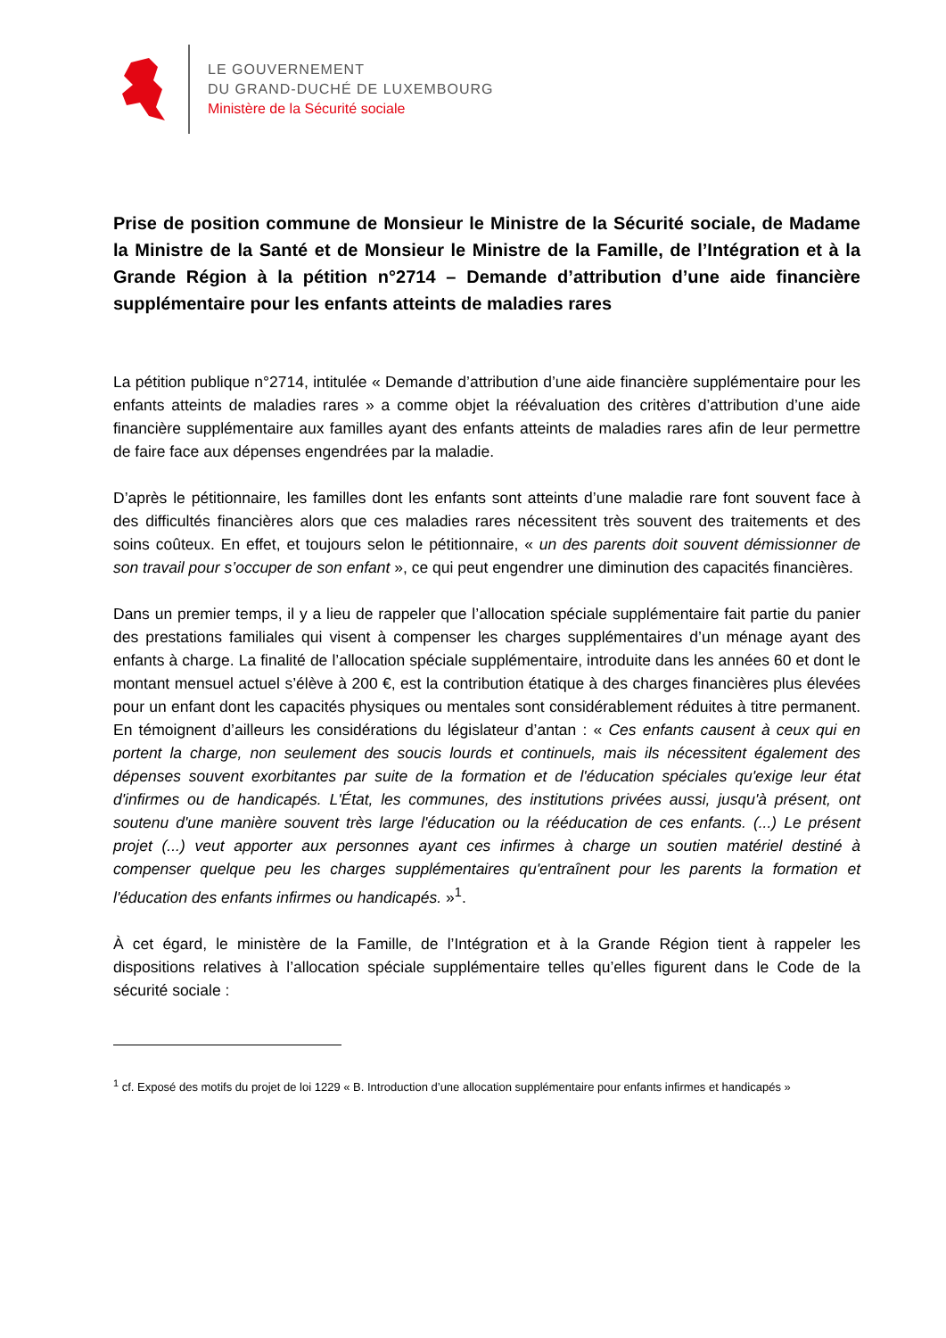LE GOUVERNEMENT
DU GRAND-DUCHÉ DE LUXEMBOURG
Ministère de la Sécurité sociale
Prise de position commune de Monsieur le Ministre de la Sécurité sociale, de Madame la Ministre de la Santé et de Monsieur le Ministre de la Famille, de l’Intégration et à la Grande Région à la pétition n°2714 – Demande d’attribution d’une aide financière supplémentaire pour les enfants atteints de maladies rares
La pétition publique n°2714, intitulée « Demande d’attribution d’une aide financière supplémentaire pour les enfants atteints de maladies rares » a comme objet la réévaluation des critères d’attribution d’une aide financière supplémentaire aux familles ayant des enfants atteints de maladies rares afin de leur permettre de faire face aux dépenses engendrées par la maladie.
D’après le pétitionnaire, les familles dont les enfants sont atteints d’une maladie rare font souvent face à des difficultés financières alors que ces maladies rares nécessitent très souvent des traitements et des soins coûteux. En effet, et toujours selon le pétitionnaire, « un des parents doit souvent démissionner de son travail pour s’occuper de son enfant », ce qui peut engendrer une diminution des capacités financières.
Dans un premier temps, il y a lieu de rappeler que l’allocation spéciale supplémentaire fait partie du panier des prestations familiales qui visent à compenser les charges supplémentaires d’un ménage ayant des enfants à charge. La finalité de l’allocation spéciale supplémentaire, introduite dans les années 60 et dont le montant mensuel actuel s’élève à 200 €, est la contribution étatique à des charges financières plus élevées pour un enfant dont les capacités physiques ou mentales sont considérablement réduites à titre permanent. En témoignent d’ailleurs les considérations du législateur d’antan : « Ces enfants causent à ceux qui en portent la charge, non seulement des soucis lourds et continuels, mais ils nécessitent également des dépenses souvent exorbitantes par suite de la formation et de l'éducation spéciales qu'exige leur état d'infirmes ou de handicapés. L'État, les communes, des institutions privées aussi, jusqu'à présent, ont soutenu d'une manière souvent très large l'éducation ou la rééducation de ces enfants. (...) Le présent projet (...) veut apporter aux personnes ayant ces infirmes à charge un soutien matériel destiné à compenser quelque peu les charges supplémentaires qu'entraînent pour les parents la formation et l'éducation des enfants infirmes ou handicapés. »<sup>1</sup>.
À cet égard, le ministère de la Famille, de l’Intégration et à la Grande Région tient à rappeler les dispositions relatives à l’allocation spéciale supplémentaire telles qu’elles figurent dans le Code de la sécurité sociale :
<sup>1</sup> cf. Exposé des motifs du projet de loi 1229 « B. Introduction d’une allocation supplémentaire pour enfants infirmes et handicapés »